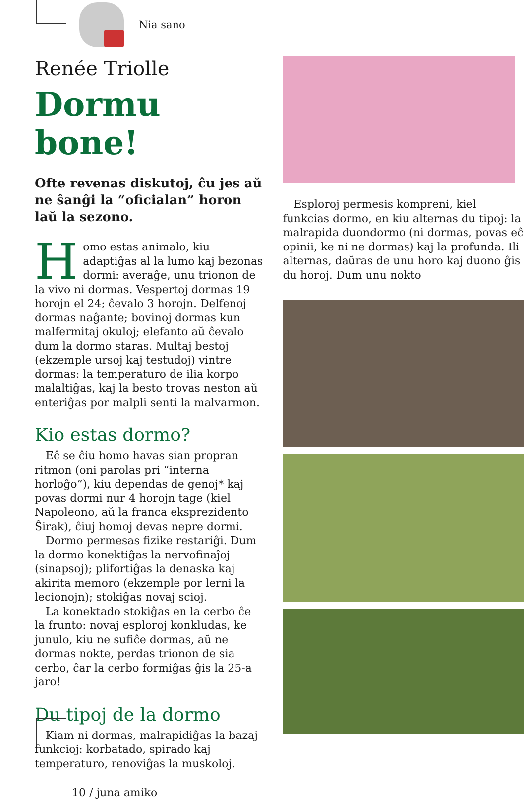Nia sano
Renée Triolle
Dormu bone!
Ofte revenas diskutoj, ĉu jes aŭ ne ŝanĝi la “oficialan” horon laŭ la sezono.
Homo estas animalo, kiu adaptiĝas al la lumo kaj bezonas dormi: averaĝe, unu trionon de la vivo ni dormas. Vespertoj dormas 19 horojn el 24; ĉevalo 3 horojn. Delfenoj dormas naĝante; bovinoj dormas kun malfermitaj okuloj; elefanto aŭ ĉevalo dum la dormo staras. Multaj bestoj (ekzemple ursoj kaj testudoj) vintre dormas: la temperaturo de ilia korpo malaltiĝas, kaj la besto trovas neston aŭ enteriĝas por malpli senti la malvarmon.
Kio estas dormo?
Eĉ se ĉiu homo havas sian propran ritmon (oni parolas pri “interna horloĝo”), kiu dependas de genoj* kaj povas dormi nur 4 horojn tage (kiel Napoleono, aŭ la franca eksprezidento Ŝirak), ĉiuj homoj devas nepre dormi.
Dormo permesas fizike restariĝi. Dum la dormo konektiĝas la nervofinaĵoj (sinapsoj); plifortiĝas la denaska kaj akirita memoro (ekzemple por lerni la lecionojn); stokiĝas novaj scioj.
La konektado stokiĝas en la cerbo ĉe la frunto: novaj esploroj konkludas, ke junulo, kiu ne sufiĉe dormas, aŭ ne dormas nokte, perdas trionon de sia cerbo, ĉar la cerbo formiĝas ĝis la 25-a jaro!
Du tipoj de la dormo
Kiam ni dormas, malrapidiĝas la bazaj funkcioj: korbatado, spirado kaj temperaturo, renoviĝas la muskoloj.
10 / juna amiko
Esploroj permesis kompreni, kiel funkcias dormo, en kiu alternas du tipoj: la malrapida duondormo (ni dormas, povas eĉ opinii, ke ni ne dormas) kaj la profunda. Ili alternas, daŭras de unu horo kaj duono ĝis du horoj. Dum unu nokto